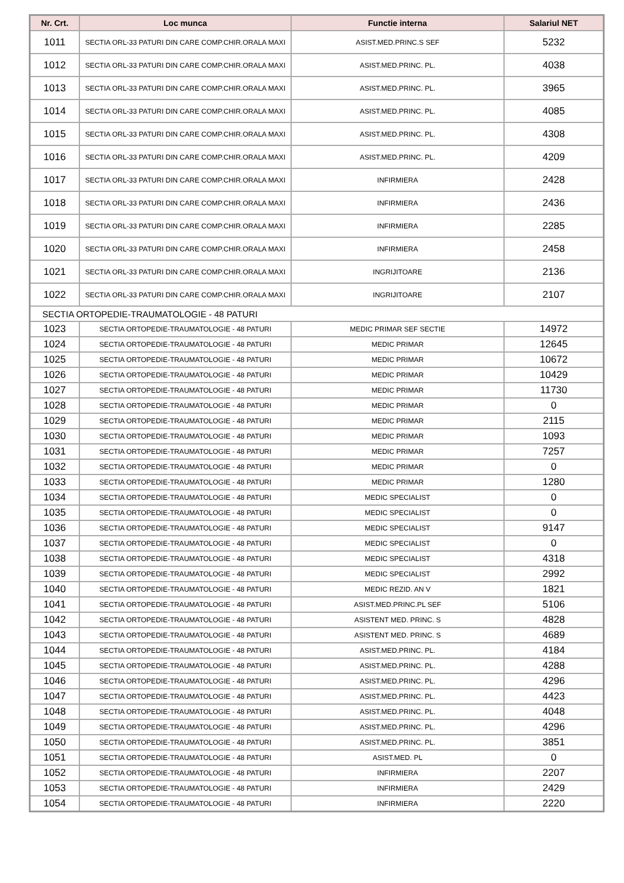| Nr. Crt. | Loc munca | Functie interna | Salariul NET |
| --- | --- | --- | --- |
| 1011 | SECTIA ORL-33 PATURI DIN CARE COMP.CHIR.ORALA MAXI | ASIST.MED.PRINC.S SEF | 5232 |
| 1012 | SECTIA ORL-33 PATURI DIN CARE COMP.CHIR.ORALA MAXI | ASIST.MED.PRINC. PL. | 4038 |
| 1013 | SECTIA ORL-33 PATURI DIN CARE COMP.CHIR.ORALA MAXI | ASIST.MED.PRINC. PL. | 3965 |
| 1014 | SECTIA ORL-33 PATURI DIN CARE COMP.CHIR.ORALA MAXI | ASIST.MED.PRINC. PL. | 4085 |
| 1015 | SECTIA ORL-33 PATURI DIN CARE COMP.CHIR.ORALA MAXI | ASIST.MED.PRINC. PL. | 4308 |
| 1016 | SECTIA ORL-33 PATURI DIN CARE COMP.CHIR.ORALA MAXI | ASIST.MED.PRINC. PL. | 4209 |
| 1017 | SECTIA ORL-33 PATURI DIN CARE COMP.CHIR.ORALA MAXI | INFIRMIERA | 2428 |
| 1018 | SECTIA ORL-33 PATURI DIN CARE COMP.CHIR.ORALA MAXI | INFIRMIERA | 2436 |
| 1019 | SECTIA ORL-33 PATURI DIN CARE COMP.CHIR.ORALA MAXI | INFIRMIERA | 2285 |
| 1020 | SECTIA ORL-33 PATURI DIN CARE COMP.CHIR.ORALA MAXI | INFIRMIERA | 2458 |
| 1021 | SECTIA ORL-33 PATURI DIN CARE COMP.CHIR.ORALA MAXI | INGRIJITOARE | 2136 |
| 1022 | SECTIA ORL-33 PATURI DIN CARE COMP.CHIR.ORALA MAXI | INGRIJITOARE | 2107 |
| SECTIA ORTOPEDIE-TRAUMATOLOGIE - 48 PATURI | | | |
| 1023 | SECTIA ORTOPEDIE-TRAUMATOLOGIE - 48 PATURI | MEDIC PRIMAR SEF SECTIE | 14972 |
| 1024 | SECTIA ORTOPEDIE-TRAUMATOLOGIE - 48 PATURI | MEDIC PRIMAR | 12645 |
| 1025 | SECTIA ORTOPEDIE-TRAUMATOLOGIE - 48 PATURI | MEDIC PRIMAR | 10672 |
| 1026 | SECTIA ORTOPEDIE-TRAUMATOLOGIE - 48 PATURI | MEDIC PRIMAR | 10429 |
| 1027 | SECTIA ORTOPEDIE-TRAUMATOLOGIE - 48 PATURI | MEDIC PRIMAR | 11730 |
| 1028 | SECTIA ORTOPEDIE-TRAUMATOLOGIE - 48 PATURI | MEDIC PRIMAR | 0 |
| 1029 | SECTIA ORTOPEDIE-TRAUMATOLOGIE - 48 PATURI | MEDIC PRIMAR | 2115 |
| 1030 | SECTIA ORTOPEDIE-TRAUMATOLOGIE - 48 PATURI | MEDIC PRIMAR | 1093 |
| 1031 | SECTIA ORTOPEDIE-TRAUMATOLOGIE - 48 PATURI | MEDIC PRIMAR | 7257 |
| 1032 | SECTIA ORTOPEDIE-TRAUMATOLOGIE - 48 PATURI | MEDIC PRIMAR | 0 |
| 1033 | SECTIA ORTOPEDIE-TRAUMATOLOGIE - 48 PATURI | MEDIC PRIMAR | 1280 |
| 1034 | SECTIA ORTOPEDIE-TRAUMATOLOGIE - 48 PATURI | MEDIC SPECIALIST | 0 |
| 1035 | SECTIA ORTOPEDIE-TRAUMATOLOGIE - 48 PATURI | MEDIC SPECIALIST | 0 |
| 1036 | SECTIA ORTOPEDIE-TRAUMATOLOGIE - 48 PATURI | MEDIC SPECIALIST | 9147 |
| 1037 | SECTIA ORTOPEDIE-TRAUMATOLOGIE - 48 PATURI | MEDIC SPECIALIST | 0 |
| 1038 | SECTIA ORTOPEDIE-TRAUMATOLOGIE - 48 PATURI | MEDIC SPECIALIST | 4318 |
| 1039 | SECTIA ORTOPEDIE-TRAUMATOLOGIE - 48 PATURI | MEDIC SPECIALIST | 2992 |
| 1040 | SECTIA ORTOPEDIE-TRAUMATOLOGIE - 48 PATURI | MEDIC REZID. AN V | 1821 |
| 1041 | SECTIA ORTOPEDIE-TRAUMATOLOGIE - 48 PATURI | ASIST.MED.PRINC.PL SEF | 5106 |
| 1042 | SECTIA ORTOPEDIE-TRAUMATOLOGIE - 48 PATURI | ASISTENT MED. PRINC. S | 4828 |
| 1043 | SECTIA ORTOPEDIE-TRAUMATOLOGIE - 48 PATURI | ASISTENT MED. PRINC. S | 4689 |
| 1044 | SECTIA ORTOPEDIE-TRAUMATOLOGIE - 48 PATURI | ASIST.MED.PRINC. PL. | 4184 |
| 1045 | SECTIA ORTOPEDIE-TRAUMATOLOGIE - 48 PATURI | ASIST.MED.PRINC. PL. | 4288 |
| 1046 | SECTIA ORTOPEDIE-TRAUMATOLOGIE - 48 PATURI | ASIST.MED.PRINC. PL. | 4296 |
| 1047 | SECTIA ORTOPEDIE-TRAUMATOLOGIE - 48 PATURI | ASIST.MED.PRINC. PL. | 4423 |
| 1048 | SECTIA ORTOPEDIE-TRAUMATOLOGIE - 48 PATURI | ASIST.MED.PRINC. PL. | 4048 |
| 1049 | SECTIA ORTOPEDIE-TRAUMATOLOGIE - 48 PATURI | ASIST.MED.PRINC. PL. | 4296 |
| 1050 | SECTIA ORTOPEDIE-TRAUMATOLOGIE - 48 PATURI | ASIST.MED.PRINC. PL. | 3851 |
| 1051 | SECTIA ORTOPEDIE-TRAUMATOLOGIE - 48 PATURI | ASIST.MED. PL | 0 |
| 1052 | SECTIA ORTOPEDIE-TRAUMATOLOGIE - 48 PATURI | INFIRMIERA | 2207 |
| 1053 | SECTIA ORTOPEDIE-TRAUMATOLOGIE - 48 PATURI | INFIRMIERA | 2429 |
| 1054 | SECTIA ORTOPEDIE-TRAUMATOLOGIE - 48 PATURI | INFIRMIERA | 2220 |